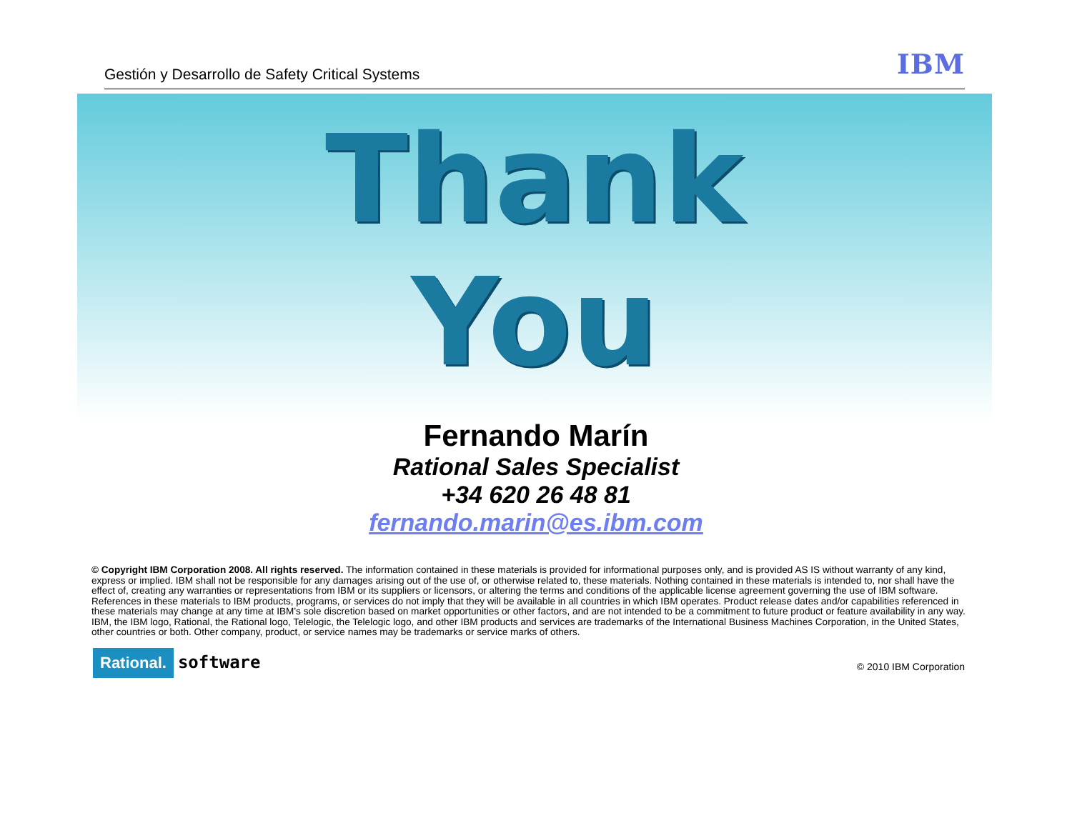Gestión y Desarrollo de Safety Critical Systems IBM
Thank
You
Fernando Marín
Rational Sales Specialist
+34 620 26 48 81
fernando.marin@es.ibm.com
© Copyright IBM Corporation 2008. All rights reserved. The information contained in these materials is provided for informational purposes only, and is provided AS IS without warranty of any kind, express or implied. IBM shall not be responsible for any damages arising out of the use of, or otherwise related to, these materials. Nothing contained in these materials is intended to, nor shall have the effect of, creating any warranties or representations from IBM or its suppliers or licensors, or altering the terms and conditions of the applicable license agreement governing the use of IBM software. References in these materials to IBM products, programs, or services do not imply that they will be available in all countries in which IBM operates. Product release dates and/or capabilities referenced in these materials may change at any time at IBM’s sole discretion based on market opportunities or other factors, and are not intended to be a commitment to future product or feature availability in any way. IBM, the IBM logo, Rational, the Rational logo, Telelogic, the Telelogic logo, and other IBM products and services are trademarks of the International Business Machines Corporation, in the United States, other countries or both. Other company, product, or service names may be trademarks or service marks of others.
Rational. software © 2010 IBM Corporation